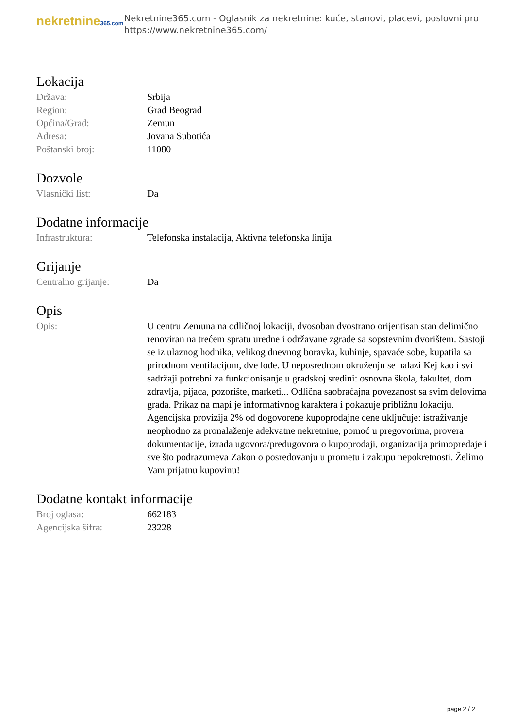nekretnine365.com
Nekretnine365.com - Oglasnik za nekretnine: kuće, stanovi, placevi, poslovni pro
https://www.nekretnine365.com/
Lokacija
| Država: | Srbija |
| Region: | Grad Beograd |
| Općina/Grad: | Zemun |
| Adresa: | Jovana Subotića |
| Poštanski broj: | 11080 |
Dozvole
| Vlasnički list: | Da |
Dodatne informacije
| Infrastruktura: | Telefonska instalacija, Aktivna telefonska linija |
Grijanje
| Centralno grijanje: | Da |
Opis
| Opis: | U centru Zemuna na odličnoj lokaciji, dvosoban dvostrano orijentisan stan delimično renoviran na trećem spratu uredne i održavane zgrade sa sopstevnim dvorištem. Sastoji se iz ulaznog hodnika, velikog dnevnog boravka, kuhinje, spavaće sobe, kupatila sa prirodnom ventilacijom, dve lođe. U neposrednom okruženju se nalazi Kej kao i svi sadržaji potrebni za funkcionisanje u gradskoj sredini: osnovna škola, fakultet, dom zdravlja, pijaca, pozorište, marketi... Odlična saobraćajna povezanost sa svim delovima grada. Prikaz na mapi je informativnog karaktera i pokazuje približnu lokaciju. Agencijska provizija 2% od dogovorene kupoprodajne cene uključuje: istraživanje neophodno za pronalaženje adekvatne nekretnine, pomoć u pregovorima, provera dokumentacije, izrada ugovora/predugovora o kupoprodaji, organizacija primopredaje i sve što podrazumeva Zakon o posredovanju u prometu i zakupu nepokretnosti. Želimo Vam prijatnu kupovinu! |
Dodatne kontakt informacije
| Broj oglasa: | 662183 |
| Agencijska šifra: | 23228 |
page 2 / 2